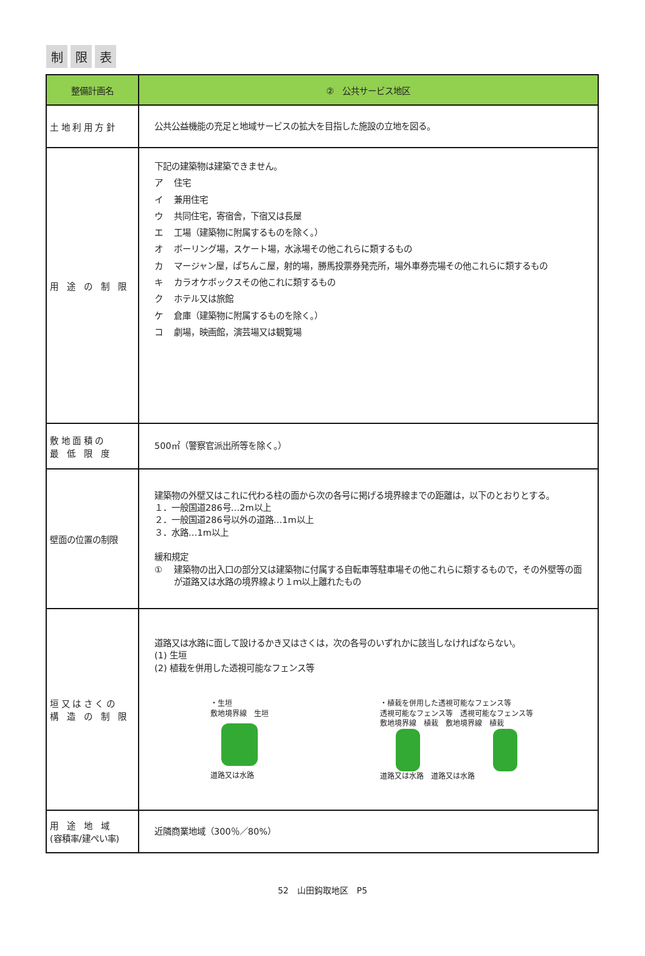制限 表
| 整備計画名 | ② 公共サービス地区 |
| --- | --- |
| 土 地 利 用 方 針 | 公共公益機能の充足と地域サービスの拡大を目指した施設の立地を図る。 |
| 用 途 の 制 限 | 下記の建築物は建築できません。 ア 住宅 イ 兼用住宅 ウ 共同住宅，寄宿舎，下宿又は長屋 エ 工場（建築物に附属するものを除く。） オ ボーリング場，スケート場，水泳場その他これらに類するもの カ マージャン屋，ぱちんこ屋，射的場，勝馬投票券発売所，場外車券売場その他これらに類するもの キ カラオケボックスその他これに類するもの ク ホテル又は旅館 ケ 倉庫（建築物に附属するものを除く。） コ 劇場，映画館，演芸場又は観覧場 |
| 敷 地 面 積 の 最 低 限 度 | 500㎡（警察官派出所等を除く。） |
| 壁面の位置の制限 | 建築物の外壁又はこれに代わる柱の面から次の各号に掲げる境界線までの距離は，以下のとおりとする。 １．一般国道286号…2m以上 ２．一般国道286号以外の道路…1m以上 ３．水路…1m以上 緩和規定 ① 建築物の出入口の部分又は建築物に付属する自転車等駐車場その他これらに類するもので，その外壁等の面が道路又は水路の境界線より１ｍ以上離れたもの |
| 垣 又 は さ く の 構 造 の 制 限 | 道路又は水路に面して設けるかき又はさくは，次の各号のいずれかに該当しなければならない。 (1) 生垣 (2) 植栽を併用した透視可能なフェンス等 ・生垣 敷地境界線 生垣 道路又は水路 ・植栽を併用した透視可能なフェンス等 透視可能なフェンス等 透視可能なフェンス等 敷地境界線 植栽 敷地境界線 植栽 道路又は水路 道路又は水路 |
| 用 途 地 域 (容積率/建ぺい率) | 近隣商業地域（300％／80%） |
52　山田鈎取地区　P5